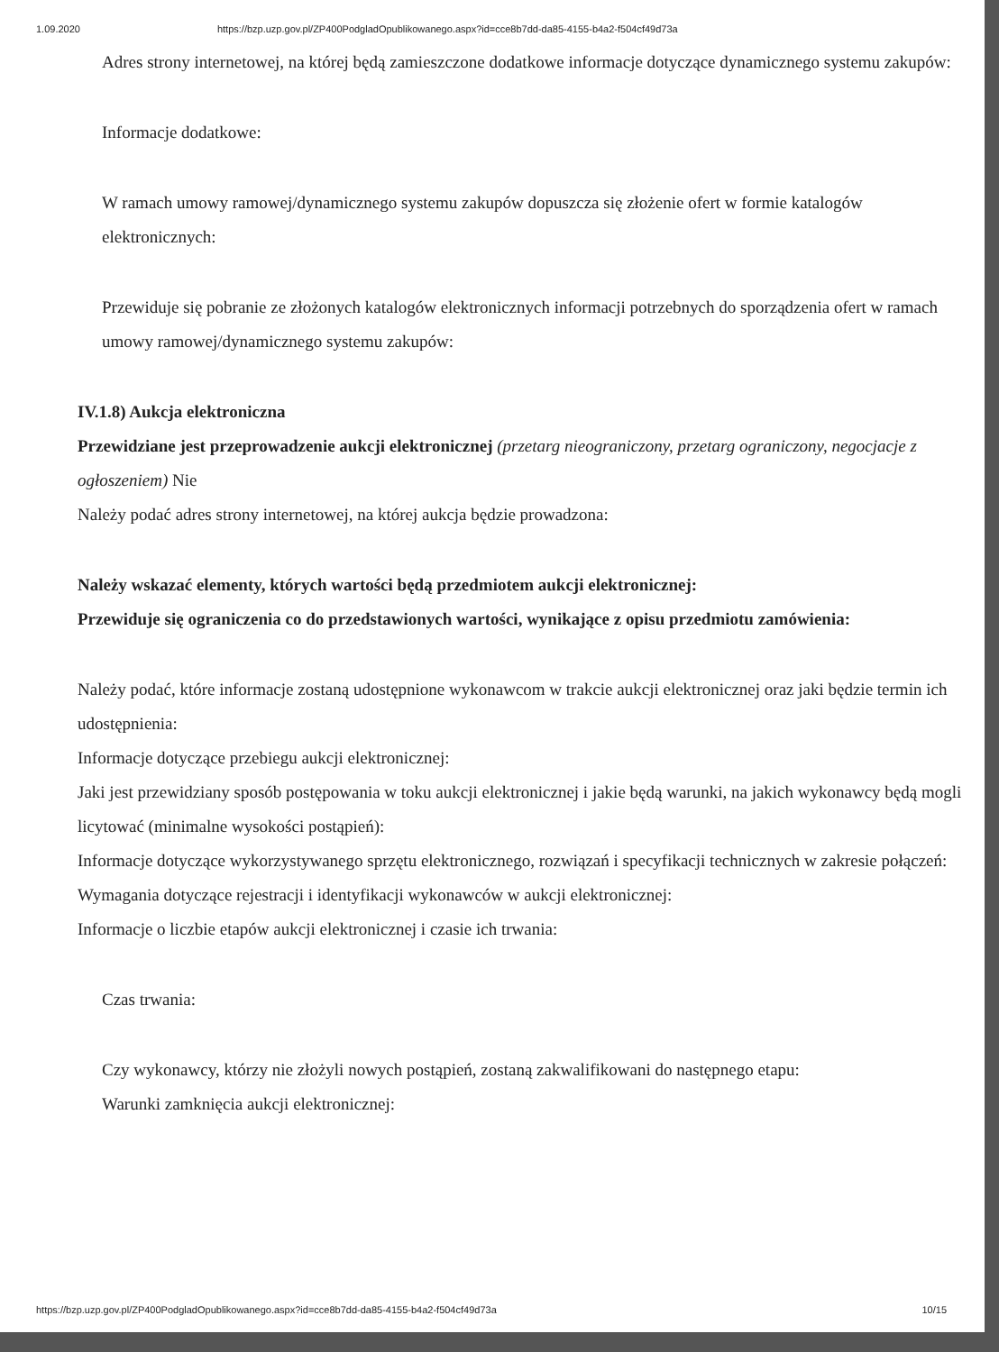1.09.2020 https://bzp.uzp.gov.pl/ZP400PodgladOpublikowanego.aspx?id=cce8b7dd-da85-4155-b4a2-f504cf49d73a
Adres strony internetowej, na której będą zamieszczone dodatkowe informacje dotyczące dynamicznego systemu zakupów:
Informacje dodatkowe:
W ramach umowy ramowej/dynamicznego systemu zakupów dopuszcza się złożenie ofert w formie katalogów elektronicznych:
Przewiduje się pobranie ze złożonych katalogów elektronicznych informacji potrzebnych do sporządzenia ofert w ramach umowy ramowej/dynamicznego systemu zakupów:
IV.1.8) Aukcja elektroniczna
Przewidziane jest przeprowadzenie aukcji elektronicznej (przetarg nieograniczony, przetarg ograniczony, negocjacje z ogłoszeniem) Nie
Należy podać adres strony internetowej, na której aukcja będzie prowadzona:
Należy wskazać elementy, których wartości będą przedmiotem aukcji elektronicznej:
Przewiduje się ograniczenia co do przedstawionych wartości, wynikające z opisu przedmiotu zamówienia:
Należy podać, które informacje zostaną udostępnione wykonawcom w trakcie aukcji elektronicznej oraz jaki będzie termin ich udostępnienia:
Informacje dotyczące przebiegu aukcji elektronicznej:
Jaki jest przewidziany sposób postępowania w toku aukcji elektronicznej i jakie będą warunki, na jakich wykonawcy będą mogli licytować (minimalne wysokości postąpień):
Informacje dotyczące wykorzystywanego sprzętu elektronicznego, rozwiązań i specyfikacji technicznych w zakresie połączeń:
Wymagania dotyczące rejestracji i identyfikacji wykonawców w aukcji elektronicznej:
Informacje o liczbie etapów aukcji elektronicznej i czasie ich trwania:
Czas trwania:
Czy wykonawcy, którzy nie złożyli nowych postąpień, zostaną zakwalifikowani do następnego etapu:
Warunki zamknięcia aukcji elektronicznej:
https://bzp.uzp.gov.pl/ZP400PodgladOpublikowanego.aspx?id=cce8b7dd-da85-4155-b4a2-f504cf49d73a 10/15